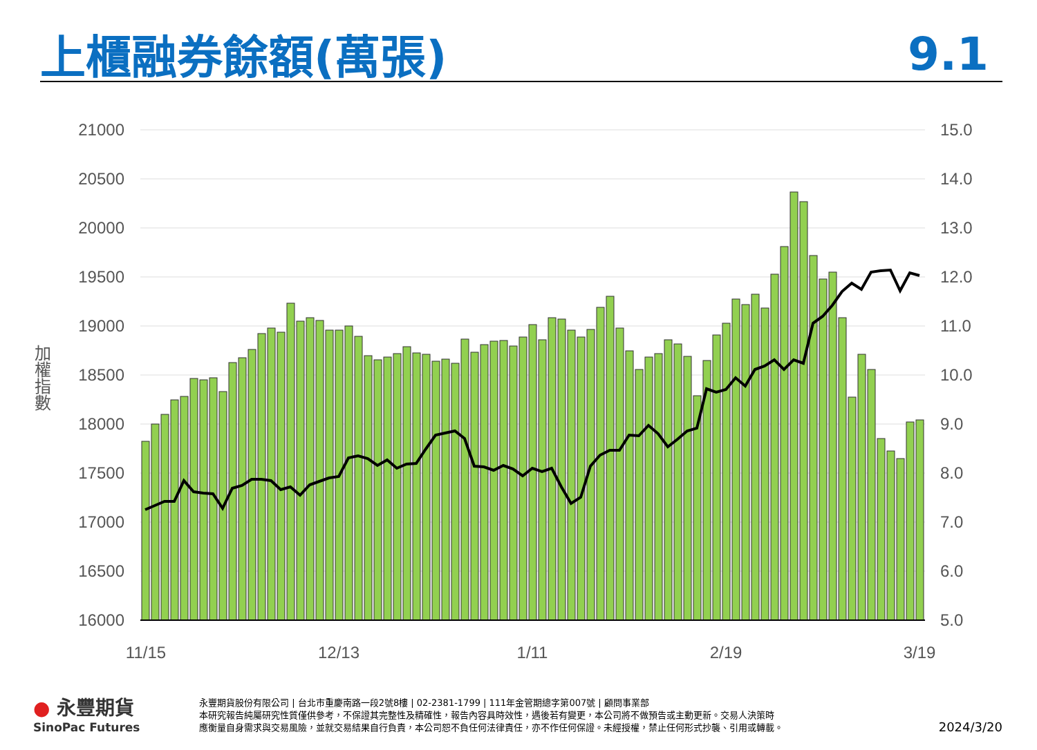上櫃融券餘額(萬張)
9.1
加權指數
21000
20500
20000
19500
19000
18500
18000
17500
17000
16500
16000
15.0
14.0
13.0
12.0
11.0
10.0
9.0
8.0
7.0
6.0
5.0
11/15
12/13
1/11
2/19
3/19
● 永豐期貨
SinoPac Futures
永豐期貨股份有限公司 | 台北市重慶南路一段2號8樓 | 02-2381-1799 | 111年金管期總字第007號 | 顧問事業部
本研究報告純屬研究性質僅供參考，不保證其完整性及精確性，報告內容具時效性，遇後若有變更，本公司將不做預告或主動更新。交易人決策時
應衡量自身需求與交易風險，並就交易結果自行負責，本公司恕不負任何法律責任，亦不作任何保證。未經授權，禁止任何形式抄襲、引用或轉載。
2024/3/20